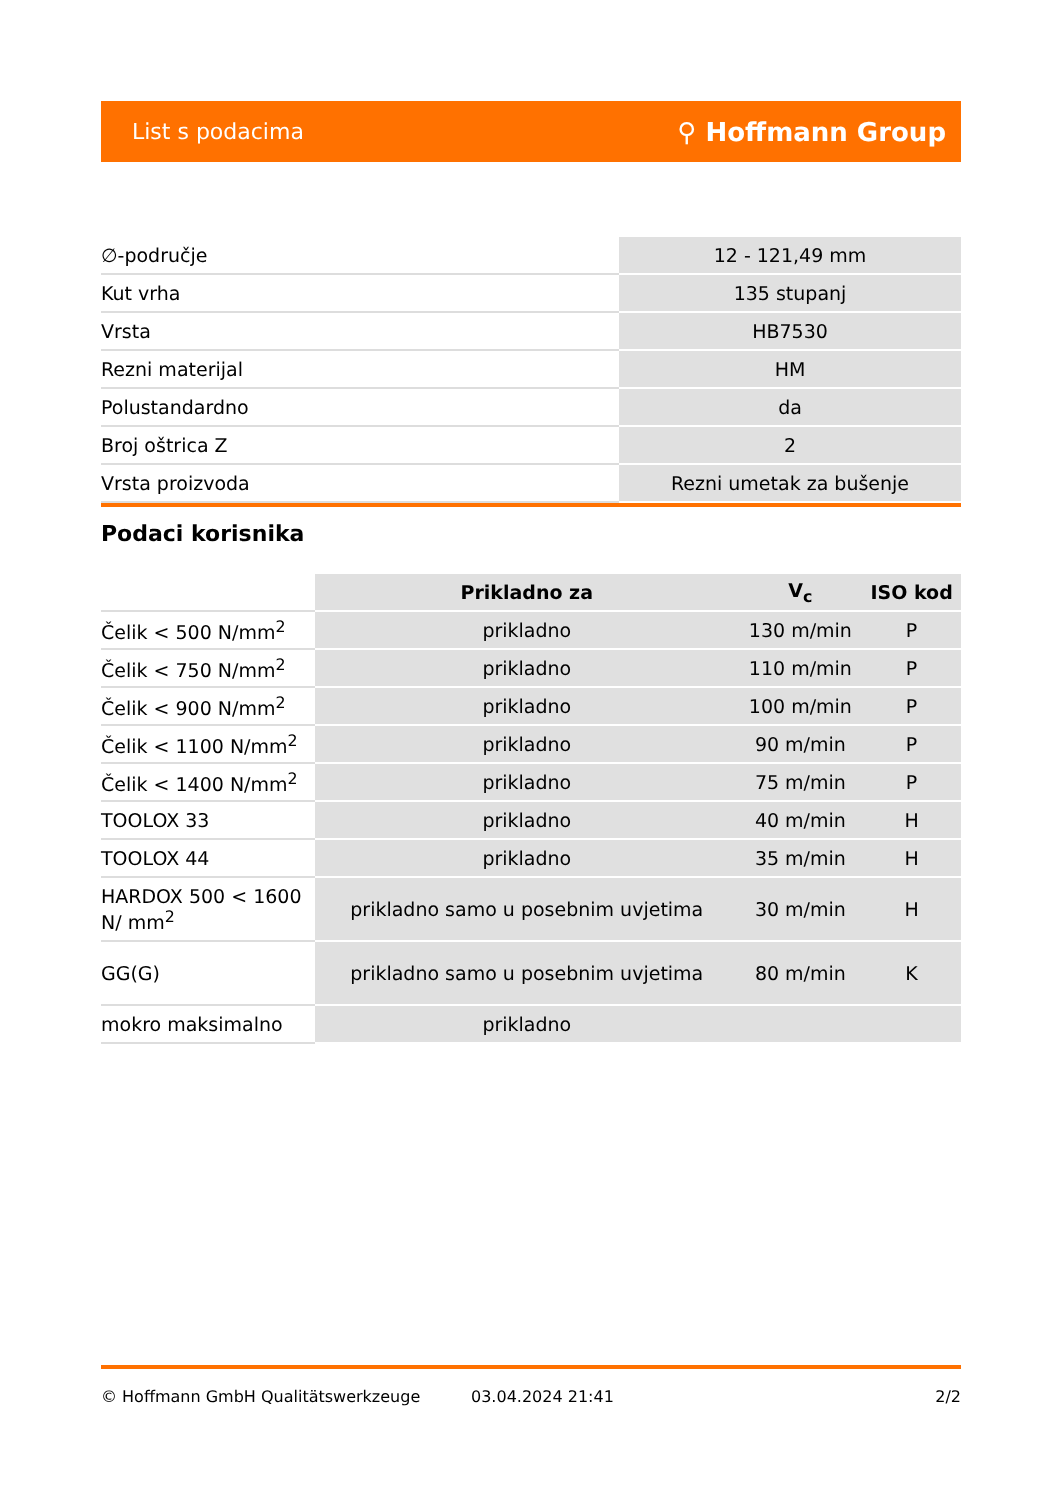List s podacima ⚲ Hoffmann Group
| ∅-područje | 12 - 121,49 mm |
| Kut vrha | 135 stupanj |
| Vrsta | HB7530 |
| Rezni materijal | HM |
| Polustandardno | da |
| Broj oštrica Z | 2 |
| Vrsta proizvoda | Rezni umetak za bušenje |
Podaci korisnika
| | Prikladno za | V<sub>c</sub> | ISO kod |
| --- | --- | --- | --- |
| Čelik < 500 N/mm<sup>2</sup> | prikladno | 130 m/min | P |
| Čelik < 750 N/mm<sup>2</sup> | prikladno | 110 m/min | P |
| Čelik < 900 N/mm<sup>2</sup> | prikladno | 100 m/min | P |
| Čelik < 1100 N/mm<sup>2</sup> | prikladno | 90 m/min | P |
| Čelik < 1400 N/mm<sup>2</sup> | prikladno | 75 m/min | P |
| TOOLOX 33 | prikladno | 40 m/min | H |
| TOOLOX 44 | prikladno | 35 m/min | H |
| HARDOX 500 < 1600 N/ mm<sup>2</sup> | prikladno samo u posebnim uvjetima | 30 m/min | H |
| GG(G) | prikladno samo u posebnim uvjetima | 80 m/min | K |
| mokro maksimalno | prikladno | | |
© Hoffmann GmbH Qualitätswerkzeuge 03.04.2024 21:41 2/2